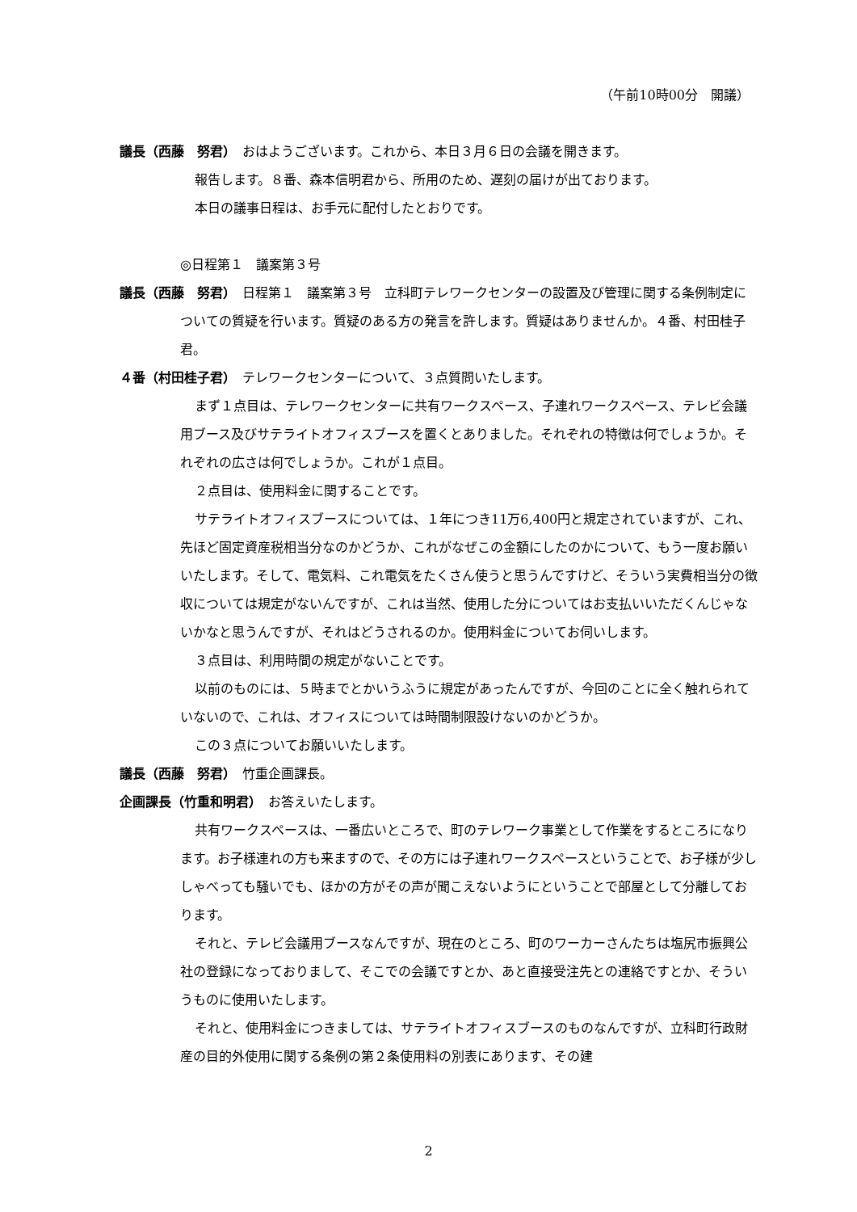（午前10時00分　開議）
議長（西藤　努君）　おはようございます。これから、本日３月６日の会議を開きます。
報告します。８番、森本信明君から、所用のため、遅刻の届けが出ております。
本日の議事日程は、お手元に配付したとおりです。
◎日程第１　議案第３号
議長（西藤　努君）　日程第１　議案第３号　立科町テレワークセンターの設置及び管理に関する条例制定についての質疑を行います。質疑のある方の発言を許します。質疑はありませんか。４番、村田桂子君。
４番（村田桂子君）　テレワークセンターについて、３点質問いたします。
まず１点目は、テレワークセンターに共有ワークスペース、子連れワークスペース、テレビ会議用ブース及びサテライトオフィスブースを置くとありました。それぞれの特徴は何でしょうか。それぞれの広さは何でしょうか。これが１点目。
２点目は、使用料金に関することです。
サテライトオフィスブースについては、１年につき11万6,400円と規定されていますが、これ、先ほど固定資産税相当分なのかどうか、これがなぜこの金額にしたのかについて、もう一度お願いいたします。そして、電気料、これ電気をたくさん使うと思うんですけど、そういう実費相当分の徴収については規定がないんですが、これは当然、使用した分についてはお支払いいただくんじゃないかなと思うんですが、それはどうされるのか。使用料金についてお伺いします。
３点目は、利用時間の規定がないことです。
以前のものには、５時までとかいうふうに規定があったんですが、今回のことに全く触れられていないので、これは、オフィスについては時間制限設けないのかどうか。
この３点についてお願いいたします。
議長（西藤　努君）　竹重企画課長。
企画課長（竹重和明君）　お答えいたします。
共有ワークスペースは、一番広いところで、町のテレワーク事業として作業をするところになります。お子様連れの方も来ますので、その方には子連れワークスペースということで、お子様が少ししゃべっても騒いでも、ほかの方がその声が聞こえないようにということで部屋として分離しております。
それと、テレビ会議用ブースなんですが、現在のところ、町のワーカーさんたちは塩尻市振興公社の登録になっておりまして、そこでの会議ですとか、あと直接受注先との連絡ですとか、そういうものに使用いたします。
それと、使用料金につきましては、サテライトオフィスブースのものなんですが、立科町行政財産の目的外使用に関する条例の第２条使用料の別表にあります、その建
2